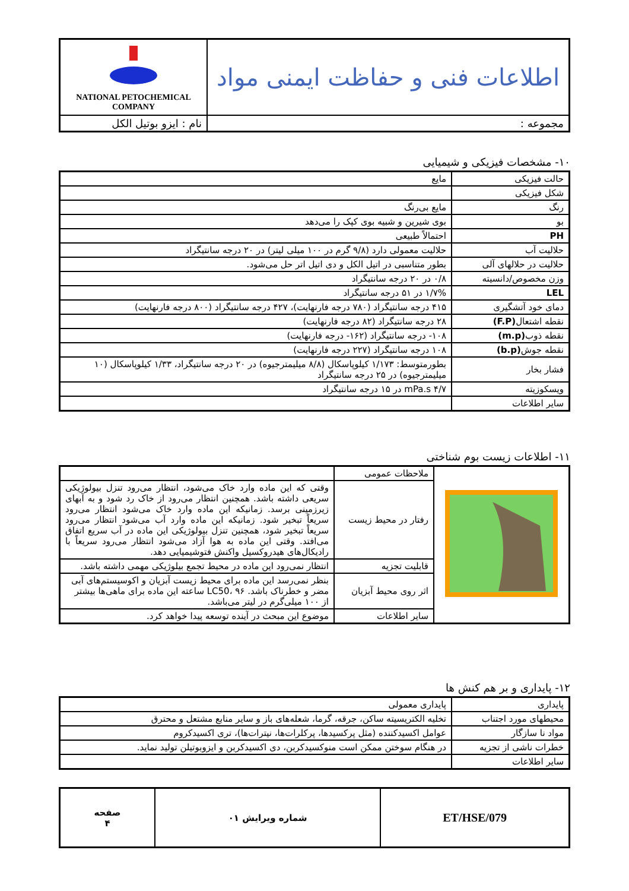| اطلاعات فنی و حفاظت ایمنی مواد | NATIONAL PETOCHEMICAL COMPANY |
| مجموعه : | نام : ایزو بوتیل الکل |
۱۰- مشخصات فیزیکی و شیمیایی
| حالت فیزیکی | مایع |
| شکل فیزیکی | |
| رنگ | مایع بی‌رنگ |
| بو | بوی شیرین و شبیه بوی کپک را می‌دهد |
| PH | احتمالاً طبیعی |
| حلالیت آب | حلالیت معمولی دارد (۹/۸ گرم در ۱۰۰ میلی لیتر) در ۲۰ درجه سانتیگراد |
| حلالیت در حلالهای آلی | بطور متناسبی در اتیل الکل و دی اتیل اتر حل می‌شود. |
| وزن مخصوص/دانسیته | ۰/۸ در ۲۰ درجه سانتیگراد |
| LEL | ۱/۷% در ۵۱ درجه سانتیگراد |
| دمای خود آتشگیری | ۴۱۵ درجه سانتیگراد (۷۸۰ درجه فارنهایت)، ۴۲۷ درجه سانتیگراد (۸۰۰ درجه فارنهایت) |
| نقطه اشتعال (F.P) | ۲۸ درجه سانتیگراد (۸۲ درجه فارنهایت) |
| نقطه ذوب (m.p) | ۱۰۸- درجه سانتیگراد (۱۶۲- درجه فارنهایت) |
| نقطه جوش (b.p) | ۱۰۸ درجه سانتیگراد (۲۲۷ درجه فارنهایت) |
| فشار بخار | بطورمتوسط: ۱/۱۷۳ کیلوپاسکال (۸/۸ میلیمترجیوه) در ۲۰ درجه سانتیگراد، ۱/۳۳ کیلوپاسکال (۱۰ میلیمترجیوه) در ۲۵ درجه سانتیگراد |
| ویسکوزیته | ۴/۷ mPa.s در ۱۵ درجه سانتیگراد |
| سایر اطلاعات | |
۱۱- اطلاعات زیست بوم شناختی
| | ملاحظات عمومی | |
| | رفتار در محیط زیست | وقتی که این ماده وارد خاک می‌شود، انتظار می‌رود تنزل بیولوژیکی سریعی داشته باشد. همچنین انتظار می‌رود از خاک رد شود و به آبهای زیرزمینی برسد. زمانیکه این ماده وارد خاک می‌شود انتظار می‌رود سریعاً تبخیر شود. زمانیکه این ماده وارد آب می‌شود انتظار می‌رود سریعاً تبخیر شود، همچنین تنزل بیولوژیکی این ماده در آب سریع اتفاق می‌افتد. وقتی این ماده به هوا آزاد می‌شود انتظار می‌رود سریعاً با رادیکال‌های هیدروکسیل واکنش فتوشیمیایی دهد. |
| | قابلیت تجزیه | انتظار نمی‌رود این ماده در محیط تجمع بیلوژیکی مهمی داشته باشد. |
| | اثر روی محیط آبزیان | بنظر نمی‌رسد این ماده برای محیط زیست آبزیان و اکوسیستم‌های آبی مضر و خطرناک باشد. LC50، ۹۶ ساعته این ماده برای ماهی‌ها بیشتر از ۱۰۰ میلی‌گرم در لیتر می‌باشد. |
| | سایر اطلاعات | موضوع این مبحث در آینده توسعه پیدا خواهد کرد. |
۱۲- پایداری و بر هم کنش ها
| پایداری | پایداری معمولی |
| محیطهای مورد اجتناب | تخلیه الکتریسیته ساکن، جرقه، گرما، شعله‌های باز و سایر منابع مشتعل و محترق |
| مواد نا سازگار | عوامل اکسیدکننده (مثل پرکسیدها، پرکلرات‌ها، نیترات‌ها)، تری اکسیدکروم |
| خطرات ناشی از تجزیه | در هنگام سوختن ممکن است منوکسیدکربن، دی اکسیدکربن و ایزوبوتیلن تولید نماید. |
| سایر اطلاعات | |
| ET/HSE/079 | شماره ویرایش ۰۱ | صفحه ۴ |